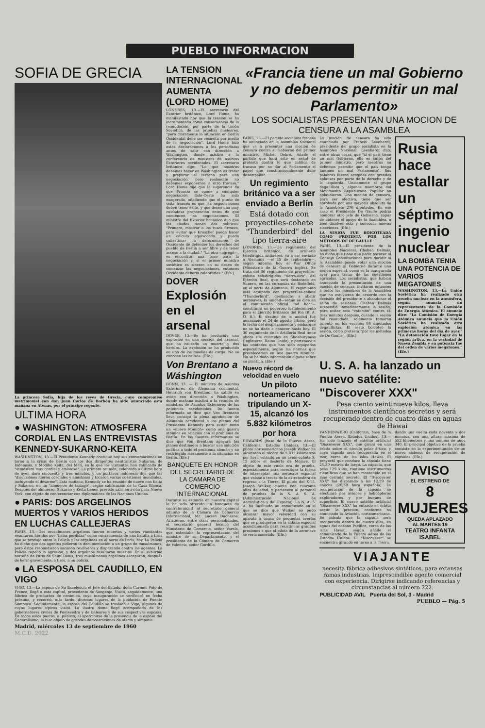PUEBLO INFORMACION
SOFIA DE GRECIA
La princesa Sofía, hija de los reyes de Grecia, cuyo compromiso matrimonial con don Juan Carlos de Borbón ha sido anunciado esta mañana en Atenas, por el príncipe regente.
ULTIMA HORA
● WASHINGTON: ATMOSFERA CORDIAL EN LAS ENTREVISTAS KENNEDY-SUKARNO-KEITA
WASHINGTON, 13.—El Presidente Kennedy continuó hoy sus conversaciones en torno a la crisis de Berlín con los dos dirigentes neutralistas Sukarno, de Indonesia, y Modibo Keita, del Malí, en lo que los visitantes han calificado de "atmósfera muy cordial y amistosa". La primera reunión, celebrada a última hora de ayer, duró cincuenta y tres minutos, y un portavoz indonesio dijo que las "discusiones fueron cordiales y amistosas y tocaron varias cuestiones mundiales, incluyendo el desarme". Esta mañana, Kennedy se ha reunido de nuevo con Keita y Sukarno, en un "almuerzo de trabajo", según calificación de la Casa Blanca. Después del almuerzo, Sukarno y Keita tienen previsto salir en avión para Nueva York, con objeto de conferenciar con diplomáticos de las Naciones Unidas.
● PARIS: DOS ARGELINOS MUERTOS Y VARIOS HERIDOS EN LUCHAS CALLEJERAS
PARIS, 13.—Dos musulmanes argelinos fueron muertos y varios viandantes resultaron heridos por "balas perdidas" como consecuencia de una batalla a tiros que se produjo entre la Policía y los argelinos en el norte de París, hoy. La Policía ha dicho que dos agentes pidieron la documentación a un grupo de musulmanes, pero éstos respondieron sacando revólveres y disparando contra los agentes. La Policía repelió la agresión, y dos argelinos resultaron muertos. En el suburbio norteño de París de Saint Denis, tres musulmanes argelinos escaparon, después de herir gravemente, a tiros, a un policía.
● LA ESPOSA DEL CAUDILLO, EN VIGO
VIGO, 13.—La esposa de Su Excelencia el Jefe del Estado, doña Carmen Polo de Franco, llegó a esta capital, procedente de Sangenjo. Visitó, seguidamente, una fábrica de productos de cerámica, cuya inauguración se verificará en fecha próxima, y recorrió, más tarde, diversos lugares de la población de Puente Sampayo. Seguidamente, la esposa del Caudillo se trasladó a Vigo, algunos de cuyos lugares típicos visitó. La ilustre dama llegó acompañada de los gobernadores civiles de Pontevedra y de Baleares y de sus respectivas esposas. En todos estos puntos, el público, al apercibirse de la presencia de la esposa del Generalísimo, la hizo objeto de grandes demostraciones de afecto y simpatía.
Madrid, miércoles 13 de septiembre de 1960
LA TENSION INTERNACIONAL AUMENTA (LORD HOME)
LONDRES, 13.—El secretario del Exterior británico, Lord Home, ha manifestado hoy que la tensión se ha incrementado como consecuencia de la reanudación, por parte de la Unión Soviética, de las pruebas nucleares, "pero claramente la situación en Berlín Occidental debe ser resuelta por medio de la negociación". Lord Home hizo estas declaraciones a los periodistas antes de salir con dirección a Wáshington, donde asistirá a la conferencia de ministros de Asuntos Exteriores occidentales. El secretario británico dijo: "Lo que nosotros debemos hacer en Wáshington es tratar y preparar el terreno para una negociación, pero realmente no debemos exponernos a otro fracaso." Lord Home dijo que la sugerencia de que Francia se opone a cualquier negociación Este-Oeste ha sido exagerada, añadiendo que el punto de vista francés es que las negociaciones deben tener éxito, y que desea una muy cuidadosa preparación antes de que comiencen las negociaciones. El ministro del Exterior británico dijo que los aliados tienen dos políticas: "Primero, mostrar a los rusos firmeza, para evitar que Kruschef pueda hacer un cálculo equivocado y pueda subestimar la determinación de Occidente de defender los derechos del pueblo de Berlín a ser libre y de tener acceso a la ciudad." "La otra—agregó—, es encontrar una base para la negociación y, si el primer ministro soviético es sincero en su deseo de comenzar las negociaciones, entonces Occidente debería celebrarlas." (Efe.)
DOVER
Explosión en el arsenal
DOVER, 13.—Se ha producido una explosión en una sección del arsenal, que ha causado un muerto y dos heridos. La explosión se ha producido en uno de los muelles de carga. No se conocen las causas. (Efe.)
Von Brentano a Wáshington
BONN, 13. — El ministro de Asuntos Exteriores de Alemania occidental, Heinrich von Brentano, ha salido en avión con dirección a Wáshington, donde mañana asistirá a la reunión de ministros de Asuntos Exteriores de las potencias occidentales. De fuente informada se dice que Von Brentano lleva consigo la plena aprobación de Alemania occidental a los planes del Presidente Kennedy para evitar tanto un «nuevo Munich» como una guerra atómica en relación con el problema de Berlín. En las fuentes informantes se dice que Von Brentano apoyará los planes destinados a buscar una solución política a todo el problema alemán y no restringido meramente a la situación en Berlín. (Efe.)
BANQUETE EN HONOR DEL SECRETARIO DE LA CAMARA DE COMERCIO INTERNACIONAL
Durante su estancia en nuestra capital le ha sido ofrecido un banquete de confraternidad al secretario general adjunto de la Cámara de Comercio Internacional, Mr. Lucien Duchesne. Asistieron, entre otras personalidades, el secretario general técnico del Ministerio de Comercio, señor Varela, que ostentaba la representación del ministro de su Departamento, y el presidente de la Cámara de Comercio de Valencia, señor Gordillo.
«Francia tiene un mal Gobierno y no debemos permitir un mal Parlamento»
LOS SOCIALISTAS PRESENTAN UNA MOCION DE CENSURA A LA ASAMBLEA
PARIS, 13.—El partido socialista francés ha anunciado en la Asamblea Nacional que va a presentar una moción de censura contra el Gobierno del primer ministro, Michel Debré. Añade el partido que hará esto en señal de protesta contra lo que califica de fracaso por no dar al Parlamento el papel que constitucionalmente debe desempeñar.
Un regimiento británico va a ser enviado a Berlín
Está dotado con proyectiles-cohete "Thunderbird" del tipo tierra-aire
LONDRES, 13.—Un regimiento del Ejército británico, de artillería teledirigida antiaérea, va a ser enviado a Alemania —el 25 de septiembre—, según informa hoy el War Office (Ministerio de la Guerra inglés). Se trata del 36 regimiento de proyectiles-cohete teledirigidos "tierra-aire", del Ejército Real, que será destacado en Sunern, en las cercanías de Bieleffeld, en el norte de Alemania. El regimiento está equipado con proyectiles-cohete "Thunderbird", destinados a abatir aeronaves; la unidad—según se dice en el comunicado oficial "ad hoc"—constituirá un poderoso fortalecimiento para el Ejército británico del Rin (B. A. O. R.). El destino de la unidad fué anunciado el 24 de agosto último, pero la fecha del desplazamiento y embarque no se ha dado a conocer hasta hoy. El 36 regimiento de la Artillería Real tiene ahora sus cuarteles en Shoeburyness (Inglaterra, Reino Unido), y pertenece a las unidades que han sido equipadas especialmente, según las normas que prevalecerían en una guerra atómica. No se ha dado información alguna sobre su plantilla. (Efe.)
Nuevo récord de velocidad en vuelo
Un piloto norteamericano tripulando un X-15, alcanzó los 5.832 kilómetros por hora
EDWARDS (base de la Fuerza Aérea, California, Estados Unidos), 13.—El piloto norteamericano Joseph Walker ha alcanzado el récord de 5.832 kilómetros por hora volando en un avión-cohete X-15 sobre el desierto de Mojave. El objeto de este vuelo era de prueba, especialmente para investigar la forma de interceptar una aeronave espacial que volase a través de la estratosfera de regreso a la Tierra. El piloto del X-15, Joseph Walker, cuenta con cuarenta años de edad, y pertenece al personal de pruebas de la N. A. S. A. (Administración Nacional de Aeronáutica y del Espacio). La N. A. S. A. ha facilitado un comunicado en el que se dice que Walker no pudo alcanzar mayor velocidad con su aparato a causa de pequeñas averías que se produjeron en la cabina especial acondicionada para resistir las grandes presiones a que el piloto de la aeronave se vería sometido. (Efe.)
La moción de censura ha sido anunciada por Francis Leenhardt, presidente del grupo socialista en la Asamblea Nacional. Leenhardt dijo, entre otras cosas, que "si el país tiene un mal Gobierno, ello es culpa del primer ministro, pero nosotros no debemos permitir que el país tenga también un mal Parlamento". Sus palabras fueron acogidas con grandes aplausos por parte de la derecha y de la izquierda. Únicamente el grupo degaullista y algunos miembros del Movimiento Republicano Popular no aplaudieron. Una moción de censura, para ser efectiva, tiene que ser aprobada por una mayoría absoluta de la Asamblea: 276 diputados. En ese caso el Presidente De Gaulle podría nombrar otro jefe de Gobierno, capaz de obtener el apoyo de la Asamblea, o bien disolver ésta y convocar nuevas elecciones. (Efe.)
LA SESION FUE BOICOTEADA COMO PROTESTA POR LOS METODOS DE DE GAULLE
PARIS, 13.—El presidente de la Asamblea Nacional, Chaban Delmás, ha dicho que tiene que pedir parecer al Consejo Constitucional para decidir si la Asamblea puede votar una moción de censura al Gobierno durante una sesión especial, como es la inaugurada ayer para tratar de las cuestiones agrícolas. Los socialistas, que habían anunciado la presentación de una moción de censura, invitaron entonces a todos los miembros de la Asamblea que no estuvieran de acuerdo con la decisión del presidente a abandonar el salón de sesiones. Chaban Delmás suspendió inmediatamente la sesión, para evitar esta "votación" contra él. Diez minutos después, cuando la sesión fué reanudada, solamente tomaron asiento en los escaños 86 diputados degaullistas. El resto boicoteó la sesión, como protesta "por los métodos de De Gaulle". (Efe.)
Rusia hace estallar un séptimo ingenio nuclear
LA BOMBA TENIA UNA POTENCIA DE VARIOS MEGATONES
WASHINGTON, 13.—La Unión Soviética ha realizado otra prueba nuclear en la atmósfera, según anuncia un representante de la Comisión de Energía Atómica. El anuncio dice: "La Comisión de Energía Atómica anuncia que la Unión Soviética ha realizado otra explosión atómica en las primeras horas del día de ayer." "La detonación tuvo lugar en la región ártica, en la vecindad de Nueva Zembla y su potencia fué del orden de varios megatones." (Efe.)
U. S. A. ha lanzado un nuevo satélite: "Discoverer XXX"
Pesa ciento veintinueve kilos, lleva instrumentos científicos secretos y será recuperado dentro de cuatro días en aguas de Hawai
VANDENWERG (California, base de la Fuerza Aérea, Estados Unidos), 13.—Ha sido lanzado el satélite artificial "Discoverer XXX", que girará en una órbita sobre el círculo polar ártico, y cuya cápsula será recuperada en el mar, cerca de las islas Hawai. El proyectil que conduce la cápsula tiene 24,30 metros de largo. La cápsula, que pesa 129 kilos, contiene instrumentos científicos que se han mantenido en el más cerrado secreto. El "Discoverer XXX" fué disparado a las 12,59 de anoche (20,59 hora española). La recuperación de la cápsula se efectuará por aviones y helicópteros exploradores y por buques de superficie. El nuevo satélite artificial "Discoverer XXX" ha entrado en órbita según lo previsto, conforme ha anunciado la Aviación norteamericana. Se calcula que la cápsula será recuperada dentro de cuatro días, en aguas del océano Pacífico, cerca de las islas Hawai, según añade el comunicado de la Fuerza Aérea de los Estados Unidos. El "Discoverer" se encuentra girando en torno a la Tierra,
dando una vuelta cada noventa y dos minutos, con una altura máxima de 552 kilómetros y una mínima de unos 340. El principal objetivo de la prueba consiste en la experimentación de un nuevo sistema de recuperación de cápsulas. (Efe.)
AVISO
EL ESTRENO DE
8 MUJERES
QUEDA APLAZADO
AL MARTES 19
TEATRO INFANTA ISABEL
VIAJANTE
necesita fábrica adhesivos sintéticos, para extensas ramas industrias. Imprescindible agente comercial con experiencia. Dirigirse indicando referencias y circunstancias al número 222.
PUBLICIDAD AVIL Puerta del Sol, 3 - Madrid
PUEBLO — Pág. 5
M.C.D. 2022